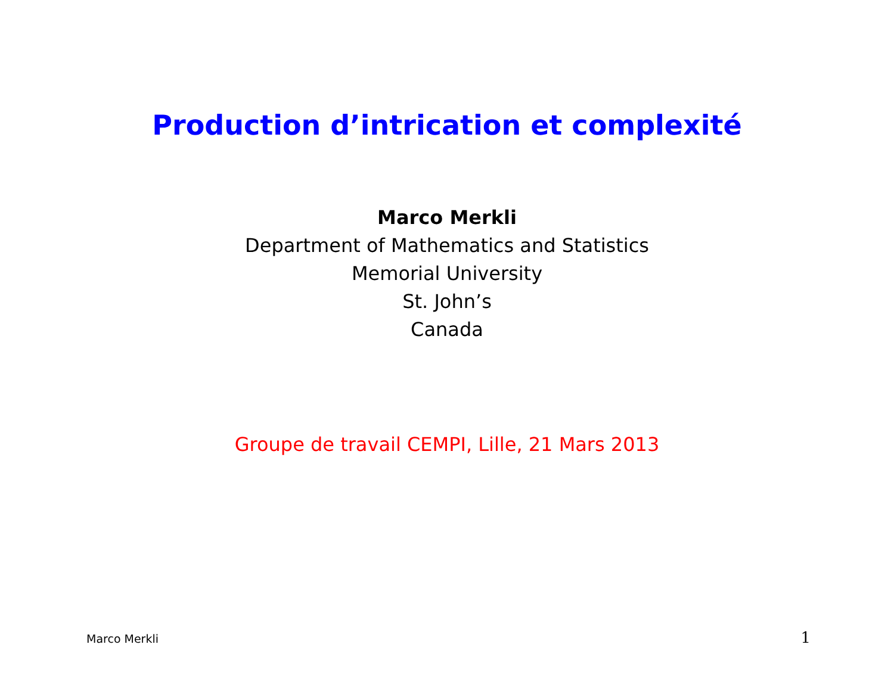Production d’intrication et complexité
Marco Merkli
Department of Mathematics and Statistics
Memorial University
St. John’s
Canada
Groupe de travail CEMPI, Lille, 21 Mars 2013
Marco Merkli 1